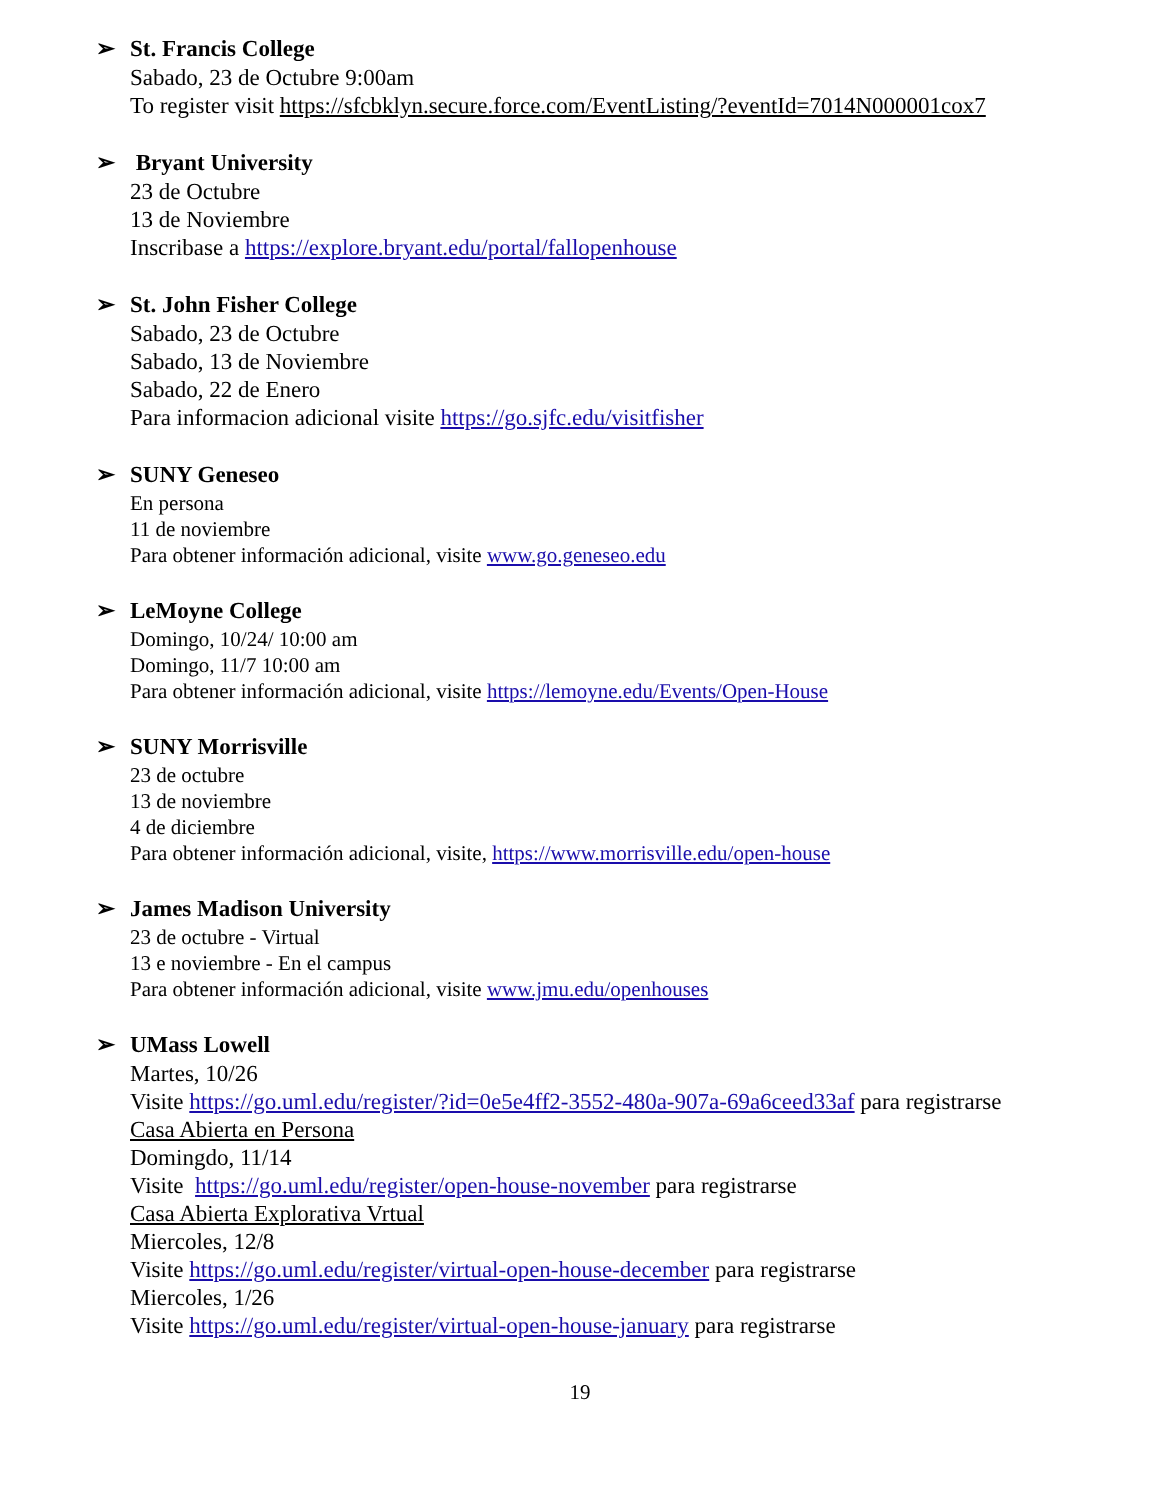➢ St. Francis College
Sabado, 23 de Octubre 9:00am
To register visit https://sfcbklyn.secure.force.com/EventListing/?eventId=7014N000001cox7
➢ Bryant University
23 de Octubre
13 de Noviembre
Inscribase a https://explore.bryant.edu/portal/fallopenhouse
➢ St. John Fisher College
Sabado, 23 de Octubre
Sabado, 13 de Noviembre
Sabado, 22 de Enero
Para informacion adicional visite https://go.sjfc.edu/visitfisher
➢ SUNY Geneseo
En persona
11 de noviembre
Para obtener información adicional, visite www.go.geneseo.edu
➢ LeMoyne College
Domingo, 10/24/ 10:00 am
Domingo, 11/7 10:00 am
Para obtener información adicional, visite https://lemoyne.edu/Events/Open-House
➢ SUNY Morrisville
23 de octubre
13 de noviembre
4 de diciembre
Para obtener información adicional, visite, https://www.morrisville.edu/open-house
➢ James Madison University
23 de octubre - Virtual
13 e noviembre - En el campus
Para obtener información adicional, visite www.jmu.edu/openhouses
➢ UMass Lowell
Martes, 10/26
Visite https://go.uml.edu/register/?id=0e5e4ff2-3552-480a-907a-69a6ceed33af para registrarse
Casa Abierta en Persona
Domingdo, 11/14
Visite https://go.uml.edu/register/open-house-november para registrarse
Casa Abierta Explorativa Vrtual
Miercoles, 12/8
Visite https://go.uml.edu/register/virtual-open-house-december para registrarse
Miercoles, 1/26
Visite https://go.uml.edu/register/virtual-open-house-january para registrarse
19